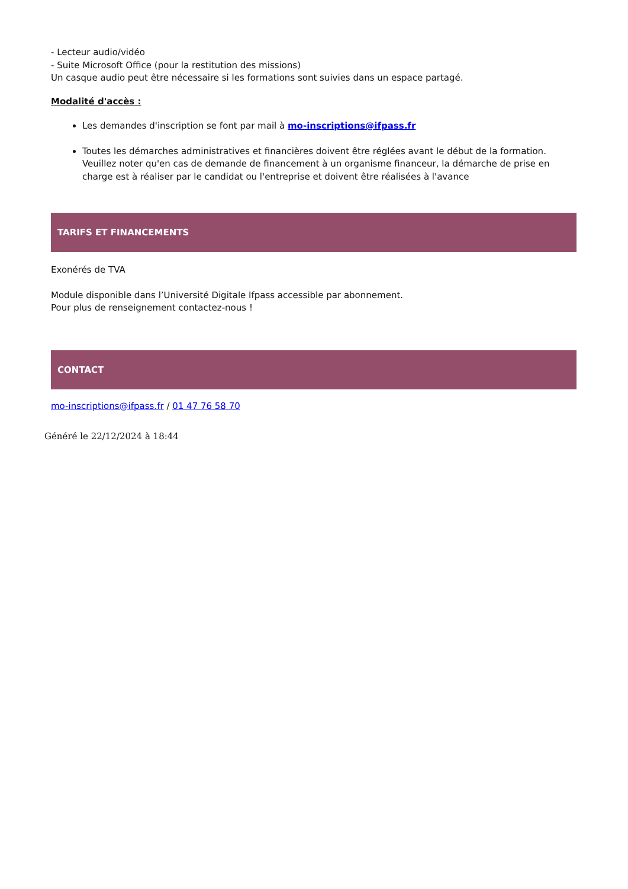- Lecteur audio/vidéo
- Suite Microsoft Office (pour la restitution des missions)
Un casque audio peut être nécessaire si les formations sont suivies dans un espace partagé.
Modalité d'accès :
Les demandes d'inscription se font par mail à mo-inscriptions@ifpass.fr
Toutes les démarches administratives et financières doivent être réglées avant le début de la formation. Veuillez noter qu'en cas de demande de financement à un organisme financeur, la démarche de prise en charge est à réaliser par le candidat ou l'entreprise et doivent être réalisées à l'avance
TARIFS ET FINANCEMENTS
Exonérés de TVA
Module disponible dans l’Université Digitale Ifpass accessible par abonnement.
Pour plus de renseignement contactez-nous !
CONTACT
mo-inscriptions@ifpass.fr / 01 47 76 58 70
Généré le 22/12/2024 à 18:44